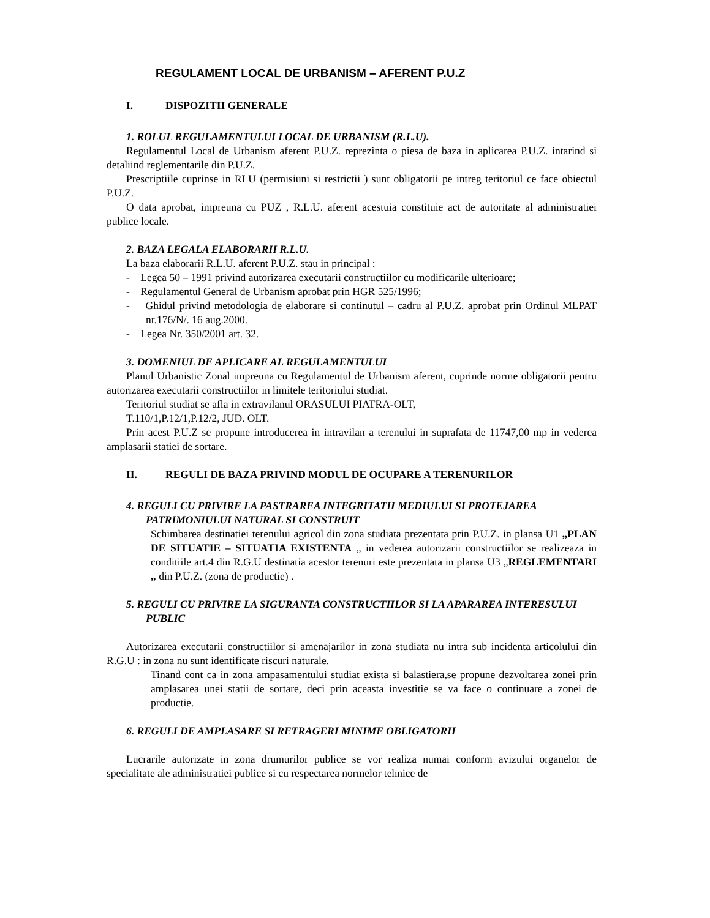REGULAMENT LOCAL DE URBANISM – AFERENT P.U.Z
I. DISPOZITII GENERALE
1. ROLUL REGULAMENTULUI LOCAL DE URBANISM (R.L.U).
Regulamentul Local de Urbanism aferent P.U.Z. reprezinta o piesa de baza in aplicarea P.U.Z. intarind si detaliind reglementarile din P.U.Z.
Prescriptiile cuprinse in RLU (permisiuni si restrictii ) sunt obligatorii pe intreg teritoriul ce face obiectul P.U.Z.
O data aprobat, impreuna cu PUZ , R.L.U. aferent acestuia constituie act de autoritate al administratiei publice locale.
2. BAZA LEGALA ELABORARII R.L.U.
La baza elaborarii R.L.U. aferent P.U.Z. stau in principal :
- Legea 50 – 1991 privind autorizarea executarii constructiilor cu modificarile ulterioare;
- Regulamentul General de Urbanism aprobat prin HGR 525/1996;
- Ghidul privind metodologia de elaborare si continutul – cadru al P.U.Z. aprobat prin Ordinul MLPAT nr.176/N/. 16 aug.2000.
- Legea Nr. 350/2001 art. 32.
3. DOMENIUL DE APLICARE AL REGULAMENTULUI
Planul Urbanistic Zonal impreuna cu Regulamentul de Urbanism aferent, cuprinde norme obligatorii pentru autorizarea executarii constructiilor in limitele teritoriului studiat.
Teritoriul studiat se afla in extravilanul ORASULUI PIATRA-OLT,
T.110/1,P.12/1,P.12/2, JUD. OLT.
Prin acest P.U.Z se propune introducerea in intravilan a terenului in suprafata de 11747,00 mp in vederea amplasarii statiei de sortare.
II. REGULI DE BAZA PRIVIND MODUL DE OCUPARE A TERENURILOR
4. REGULI CU PRIVIRE LA PASTRAREA INTEGRITATII MEDIULUI SI PROTEJAREA PATRIMONIULUI NATURAL SI CONSTRUIT
Schimbarea destinatiei terenului agricol din zona studiata prezentata prin P.U.Z. in plansa U1 „PLAN DE SITUATIE – SITUATIA EXISTENTA „ in vederea autorizarii constructiilor se realizeaza in conditiile art.4 din R.G.U destinatia acestor terenuri este prezentata in plansa U3 „REGLEMENTARI „ din P.U.Z. (zona de productie) .
5. REGULI CU PRIVIRE LA SIGURANTA CONSTRUCTIILOR SI LA APARAREA INTERESULUI PUBLIC
Autorizarea executarii constructiilor si amenajarilor in zona studiata nu intra sub incidenta articolului din R.G.U : in zona nu sunt identificate riscuri naturale.
Tinand cont ca in zona ampasamentului studiat exista si balastiera,se propune dezvoltarea zonei prin amplasarea unei statii de sortare, deci prin aceasta investitie se va face o continuare a zonei de productie.
6. REGULI DE AMPLASARE SI RETRAGERI MINIME OBLIGATORII
Lucrarile autorizate in zona drumurilor publice se vor realiza numai conform avizului organelor de specialitate ale administratiei publice si cu respectarea normelor tehnice de